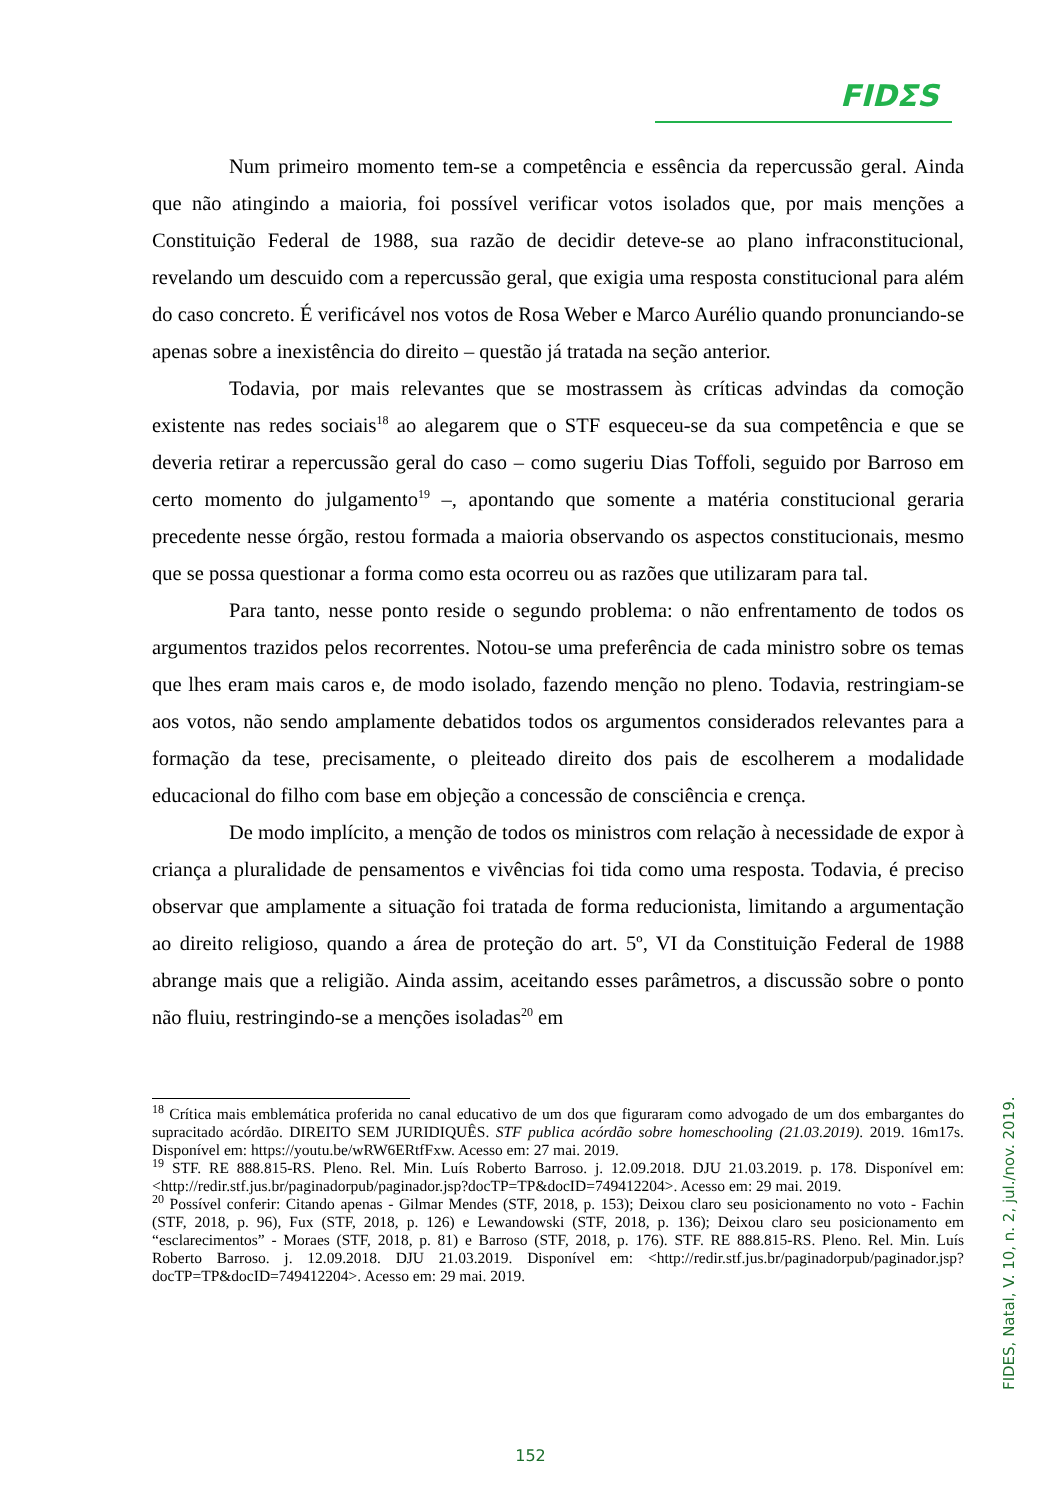FIDΣS
Num primeiro momento tem-se a competência e essência da repercussão geral. Ainda que não atingindo a maioria, foi possível verificar votos isolados que, por mais menções a Constituição Federal de 1988, sua razão de decidir deteve-se ao plano infraconstitucional, revelando um descuido com a repercussão geral, que exigia uma resposta constitucional para além do caso concreto. É verificável nos votos de Rosa Weber e Marco Aurélio quando pronunciando-se apenas sobre a inexistência do direito – questão já tratada na seção anterior.
Todavia, por mais relevantes que se mostrassem às críticas advindas da comoção existente nas redes sociais<sup>18</sup> ao alegarem que o STF esqueceu-se da sua competência e que se deveria retirar a repercussão geral do caso – como sugeriu Dias Toffoli, seguido por Barroso em certo momento do julgamento<sup>19</sup> –, apontando que somente a matéria constitucional geraria precedente nesse órgão, restou formada a maioria observando os aspectos constitucionais, mesmo que se possa questionar a forma como esta ocorreu ou as razões que utilizaram para tal.
Para tanto, nesse ponto reside o segundo problema: o não enfrentamento de todos os argumentos trazidos pelos recorrentes. Notou-se uma preferência de cada ministro sobre os temas que lhes eram mais caros e, de modo isolado, fazendo menção no pleno. Todavia, restringiam-se aos votos, não sendo amplamente debatidos todos os argumentos considerados relevantes para a formação da tese, precisamente, o pleiteado direito dos pais de escolherem a modalidade educacional do filho com base em objeção a concessão de consciência e crença.
De modo implícito, a menção de todos os ministros com relação à necessidade de expor à criança a pluralidade de pensamentos e vivências foi tida como uma resposta. Todavia, é preciso observar que amplamente a situação foi tratada de forma reducionista, limitando a argumentação ao direito religioso, quando a área de proteção do art. 5º, VI da Constituição Federal de 1988 abrange mais que a religião. Ainda assim, aceitando esses parâmetros, a discussão sobre o ponto não fluiu, restringindo-se a menções isoladas<sup>20</sup> em
<sup>18</sup> Crítica mais emblemática proferida no canal educativo de um dos que figuraram como advogado de um dos embargantes do supracitado acórdão. DIREITO SEM JURIDIQUÊS. STF publica acórdão sobre homeschooling (21.03.2019). 2019. 16m17s. Disponível em: https://youtu.be/wRW6ERtfFxw. Acesso em: 27 mai. 2019.
<sup>19</sup> STF. RE 888.815-RS. Pleno. Rel. Min. Luís Roberto Barroso. j. 12.09.2018. DJU 21.03.2019. p. 178. Disponível em: <http://redir.stf.jus.br/paginadorpub/paginador.jsp?docTP=TP&docID=749412204>. Acesso em: 29 mai. 2019.
<sup>20</sup> Possível conferir: Citando apenas - Gilmar Mendes (STF, 2018, p. 153); Deixou claro seu posicionamento no voto - Fachin (STF, 2018, p. 96), Fux (STF, 2018, p. 126) e Lewandowski (STF, 2018, p. 136); Deixou claro seu posicionamento em “esclarecimentos” - Moraes (STF, 2018, p. 81) e Barroso (STF, 2018, p. 176). STF. RE 888.815-RS. Pleno. Rel. Min. Luís Roberto Barroso. j. 12.09.2018. DJU 21.03.2019. Disponível em: <http://redir.stf.jus.br/paginadorpub/paginador.jsp?docTP=TP&docID=749412204>. Acesso em: 29 mai. 2019.
FIDES, Natal, V. 10, n. 2, jul./nov. 2019.
152